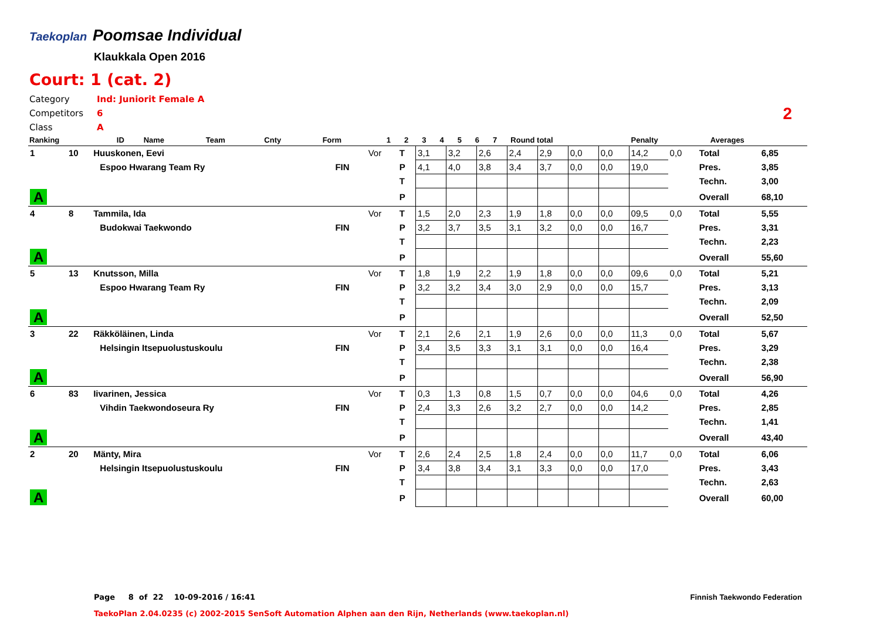Taekoplan Poomsae Individual
Klaukkala Open 2016
Court: 1 (cat. 2)
Category Ind: Juniorit Female A
Competitors 6
Class A
2
| Ranking | ID | Name | Team | Cnty | | Form | | 1 | 2 | 3 | 4 | 5 | 6 | 7 | Round total | Penalty | Averages |
| --- | --- | --- | --- | --- | --- | --- | --- | --- | --- | --- | --- | --- | --- | --- | --- | --- | --- |
| 1 | 10 | Huuskonen, Eevi | | | Vor | T | 3,1 | 3,2 | 2,6 | 2,4 | 2,9 | 0,0 | 0,0 | 14,2 | 0,0 | Total | 6,85 |
| | | | Espoo Hwarang Team Ry | FIN | | P | 4,1 | 4,0 | 3,8 | 3,4 | 3,7 | 0,0 | 0,0 | 19,0 | | Pres. | 3,85 |
| | | | | | | T | | | | | | | | | | Techn. | 3,00 |
| A | | | | | | P | | | | | | | | | | Overall | 68,10 |
| 4 | 8 | Tammila, Ida | | | Vor | T | 1,5 | 2,0 | 2,3 | 1,9 | 1,8 | 0,0 | 0,0 | 09,5 | 0,0 | Total | 5,55 |
| | | | Budokwai Taekwondo | FIN | | P | 3,2 | 3,7 | 3,5 | 3,1 | 3,2 | 0,0 | 0,0 | 16,7 | | Pres. | 3,31 |
| | | | | | | T | | | | | | | | | | Techn. | 2,23 |
| A | | | | | | P | | | | | | | | | | Overall | 55,60 |
| 5 | 13 | Knutsson, Milla | | | Vor | T | 1,8 | 1,9 | 2,2 | 1,9 | 1,8 | 0,0 | 0,0 | 09,6 | 0,0 | Total | 5,21 |
| | | | Espoo Hwarang Team Ry | FIN | | P | 3,2 | 3,2 | 3,4 | 3,0 | 2,9 | 0,0 | 0,0 | 15,7 | | Pres. | 3,13 |
| | | | | | | T | | | | | | | | | | Techn. | 2,09 |
| A | | | | | | P | | | | | | | | | | Overall | 52,50 |
| 3 | 22 | Räkköläinen, Linda | | | Vor | T | 2,1 | 2,6 | 2,1 | 1,9 | 2,6 | 0,0 | 0,0 | 11,3 | 0,0 | Total | 5,67 |
| | | | Helsingin Itsepuolustuskoulu | FIN | | P | 3,4 | 3,5 | 3,3 | 3,1 | 3,1 | 0,0 | 0,0 | 16,4 | | Pres. | 3,29 |
| | | | | | | T | | | | | | | | | | Techn. | 2,38 |
| A | | | | | | P | | | | | | | | | | Overall | 56,90 |
| 6 | 83 | Iivarinen, Jessica | | | Vor | T | 0,3 | 1,3 | 0,8 | 1,5 | 0,7 | 0,0 | 0,0 | 04,6 | 0,0 | Total | 4,26 |
| | | | Vihdin Taekwondoseura Ry | FIN | | P | 2,4 | 3,3 | 2,6 | 3,2 | 2,7 | 0,0 | 0,0 | 14,2 | | Pres. | 2,85 |
| | | | | | | T | | | | | | | | | | Techn. | 1,41 |
| A | | | | | | P | | | | | | | | | | Overall | 43,40 |
| 2 | 20 | Mänty, Mira | | | Vor | T | 2,6 | 2,4 | 2,5 | 1,8 | 2,4 | 0,0 | 0,0 | 11,7 | 0,0 | Total | 6,06 |
| | | | Helsingin Itsepuolustuskoulu | FIN | | P | 3,4 | 3,8 | 3,4 | 3,1 | 3,3 | 0,0 | 0,0 | 17,0 | | Pres. | 3,43 |
| | | | | | | T | | | | | | | | | | Techn. | 2,63 |
| A | | | | | | P | | | | | | | | | | Overall | 60,00 |
Page 8 of 22 10-09-2016 / 16:41
Finnish Taekwondo Federation
TaekoPlan 2.04.0235 (c) 2002-2015 SenSoft Automation Alphen aan den Rijn, Netherlands (www.taekoplan.nl)